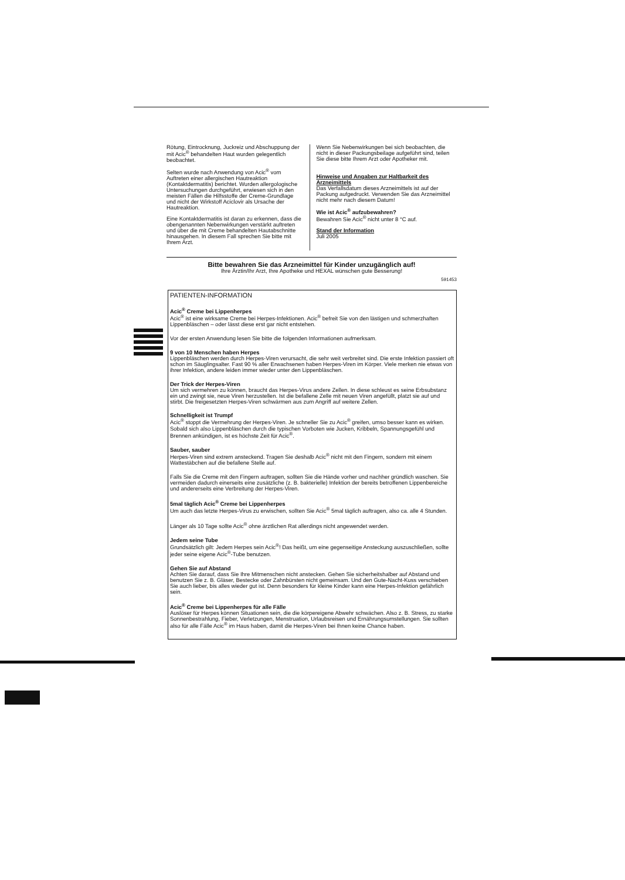Rötung, Eintrocknung, Juckreiz und Abschuppung der mit Acic<sup>®</sup> behandelten Haut wurden gelegentlich beobachtet.
Selten wurde nach Anwendung von Acic<sup>®</sup> vom Auftreten einer allergischen Hautreaktion (Kontaktdermatitis) berichtet. Wurden allergologische Untersuchungen durchgeführt, erwiesen sich in den meisten Fällen die Hilfsstoffe der Creme-Grundlage und nicht der Wirkstoff Aciclovir als Ursache der Hautreaktion.
Eine Kontaktdermatitis ist daran zu erkennen, dass die obengenannten Nebenwirkungen verstärkt auftreten und über die mit Creme behandelten Hautabschnitte hinausgehen. In diesem Fall sprechen Sie bitte mit Ihrem Arzt.
Wenn Sie Nebenwirkungen bei sich beobachten, die nicht in dieser Packungsbeilage aufgeführt sind, teilen Sie diese bitte Ihrem Arzt oder Apotheker mit.
Hinweise und Angaben zur Haltbarkeit des Arzneimittels
Das Verfallsdatum dieses Arzneimittels ist auf der Packung aufgedruckt. Verwenden Sie das Arzneimittel nicht mehr nach diesem Datum!
Wie ist Acic<sup>®</sup> aufzubewahren?
Bewahren Sie Acic<sup>®</sup> nicht unter 8 °C auf.
Stand der Information
Juli 2005
Bitte bewahren Sie das Arzneimittel für Kinder unzugänglich auf!
Ihre Ärztin/Ihr Arzt, Ihre Apotheke und HEXAL wünschen gute Besserung!
591453
PATIENTEN-INFORMATION
Acic<sup>®</sup> Creme bei Lippenherpes
Acic<sup>®</sup> ist eine wirksame Creme bei Herpes-Infektionen. Acic<sup>®</sup> befreit Sie von den lästigen und schmerzhaften Lippenbläschen – oder lässt diese erst gar nicht entstehen.
Vor der ersten Anwendung lesen Sie bitte die folgenden Informationen aufmerksam.
9 von 10 Menschen haben Herpes
Lippenbläschen werden durch Herpes-Viren verursacht, die sehr weit verbreitet sind. Die erste Infektion passiert oft schon im Säuglingsalter. Fast 90 % aller Erwachsenen haben Herpes-Viren im Körper. Viele merken nie etwas von ihrer Infektion, andere leiden immer wieder unter den Lippenbläschen.
Der Trick der Herpes-Viren
Um sich vermehren zu können, braucht das Herpes-Virus andere Zellen. In diese schleust es seine Erbsubstanz ein und zwingt sie, neue Viren herzustellen. Ist die befallene Zelle mit neuen Viren angefüllt, platzt sie auf und stirbt. Die freigesetzten Herpes-Viren schwärmen aus zum Angriff auf weitere Zellen.
Schnelligkeit ist Trumpf
Acic<sup>®</sup> stoppt die Vermehrung der Herpes-Viren. Je schneller Sie zu Acic<sup>®</sup> greifen, umso besser kann es wirken. Sobald sich also Lippenbläschen durch die typischen Vorboten wie Jucken, Kribbeln, Spannungsgefühl und Brennen ankündigen, ist es höchste Zeit für Acic<sup>®</sup>.
Sauber, sauber
Herpes-Viren sind extrem ansteckend. Tragen Sie deshalb Acic<sup>®</sup> nicht mit den Fingern, sondern mit einem Wattestäbchen auf die befallene Stelle auf.
Falls Sie die Creme mit den Fingern auftragen, sollten Sie die Hände vorher und nachher gründlich waschen. Sie vermeiden dadurch einerseits eine zusätzliche (z. B. bakterielle) Infektion der bereits betroffenen Lippenbereiche und andererseits eine Verbreitung der Herpes-Viren.
5mal täglich Acic<sup>®</sup> Creme bei Lippenherpes
Um auch das letzte Herpes-Virus zu erwischen, sollten Sie Acic<sup>®</sup> 5mal täglich auftragen, also ca. alle 4 Stunden.
Länger als 10 Tage sollte Acic<sup>®</sup> ohne ärztlichen Rat allerdings nicht angewendet werden.
Jedem seine Tube
Grundsätzlich gilt: Jedem Herpes sein Acic<sup>®</sup>! Das heißt, um eine gegenseitige Ansteckung auszuschließen, sollte jeder seine eigene Acic<sup>®</sup>-Tube benutzen.
Gehen Sie auf Abstand
Achten Sie darauf, dass Sie Ihre Mitmenschen nicht anstecken. Gehen Sie sicherheitshalber auf Abstand und benutzen Sie z. B. Gläser, Bestecke oder Zahnbürsten nicht gemeinsam. Und den Gute-Nacht-Kuss verschieben Sie auch lieber, bis alles wieder gut ist. Denn besonders für kleine Kinder kann eine Herpes-Infektion gefährlich sein.
Acic<sup>®</sup> Creme bei Lippenherpes für alle Fälle
Auslöser für Herpes können Situationen sein, die die körpereigene Abwehr schwächen. Also z. B. Stress, zu starke Sonnenbestrahlung, Fieber, Verletzungen, Menstruation, Urlaubsreisen und Ernährungsumstellungen. Sie sollten also für alle Fälle Acic<sup>®</sup> im Haus haben, damit die Herpes-Viren bei Ihnen keine Chance haben.